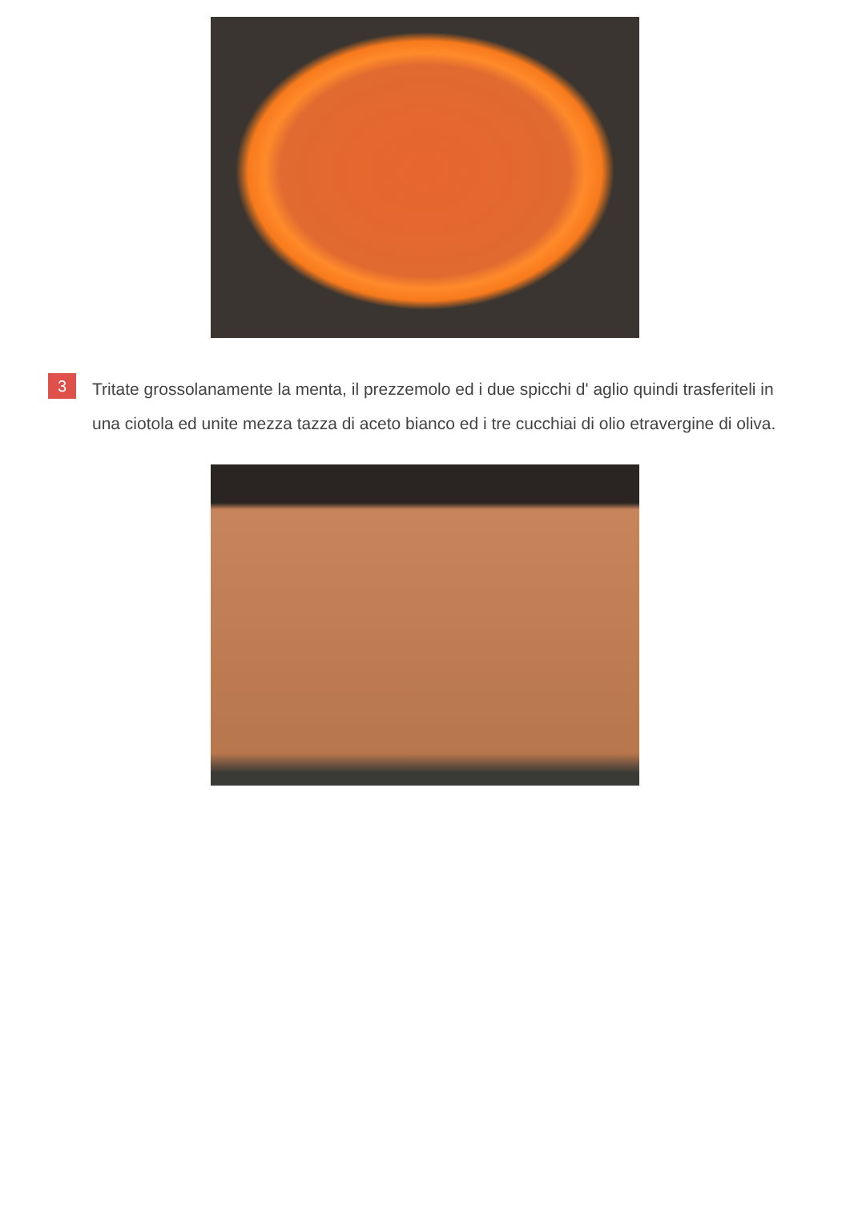3
Tritate grossolanamente la menta, il prezzemolo ed i due spicchi d' aglio quindi trasferiteli in una ciotola ed unite mezza tazza di aceto bianco ed i tre cucchiai di olio etravergine di oliva.